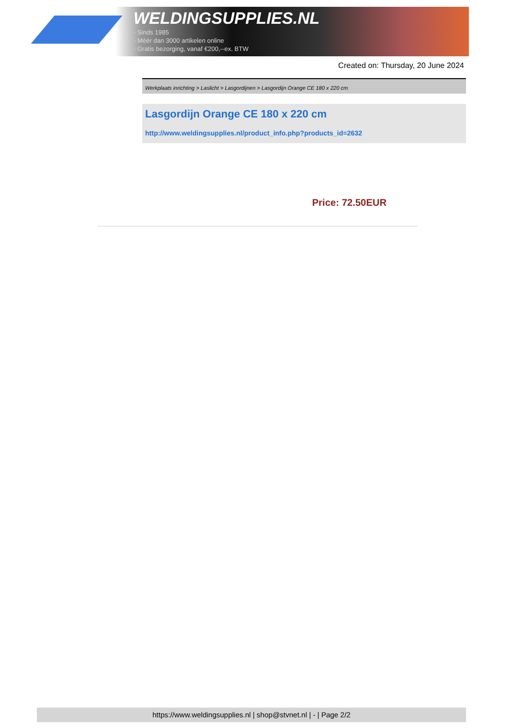WELDINGSUPPLIES.NL
- Sinds 1985
- Méér dan 3000 artikelen online
- Gratis bezorging, vanaf €200,--ex. BTW
Created on: Thursday, 20 June 2024
Werkplaats inrichting > Laslicht > Lasgordijnen > Lasgordijn Orange CE 180 x 220 cm
Lasgordijn Orange CE 180 x 220 cm
http://www.weldingsupplies.nl/product_info.php?products_id=2632
Price: 72.50EUR
https://www.weldingsupplies.nl | shop@stvnet.nl | - | Page 2/2